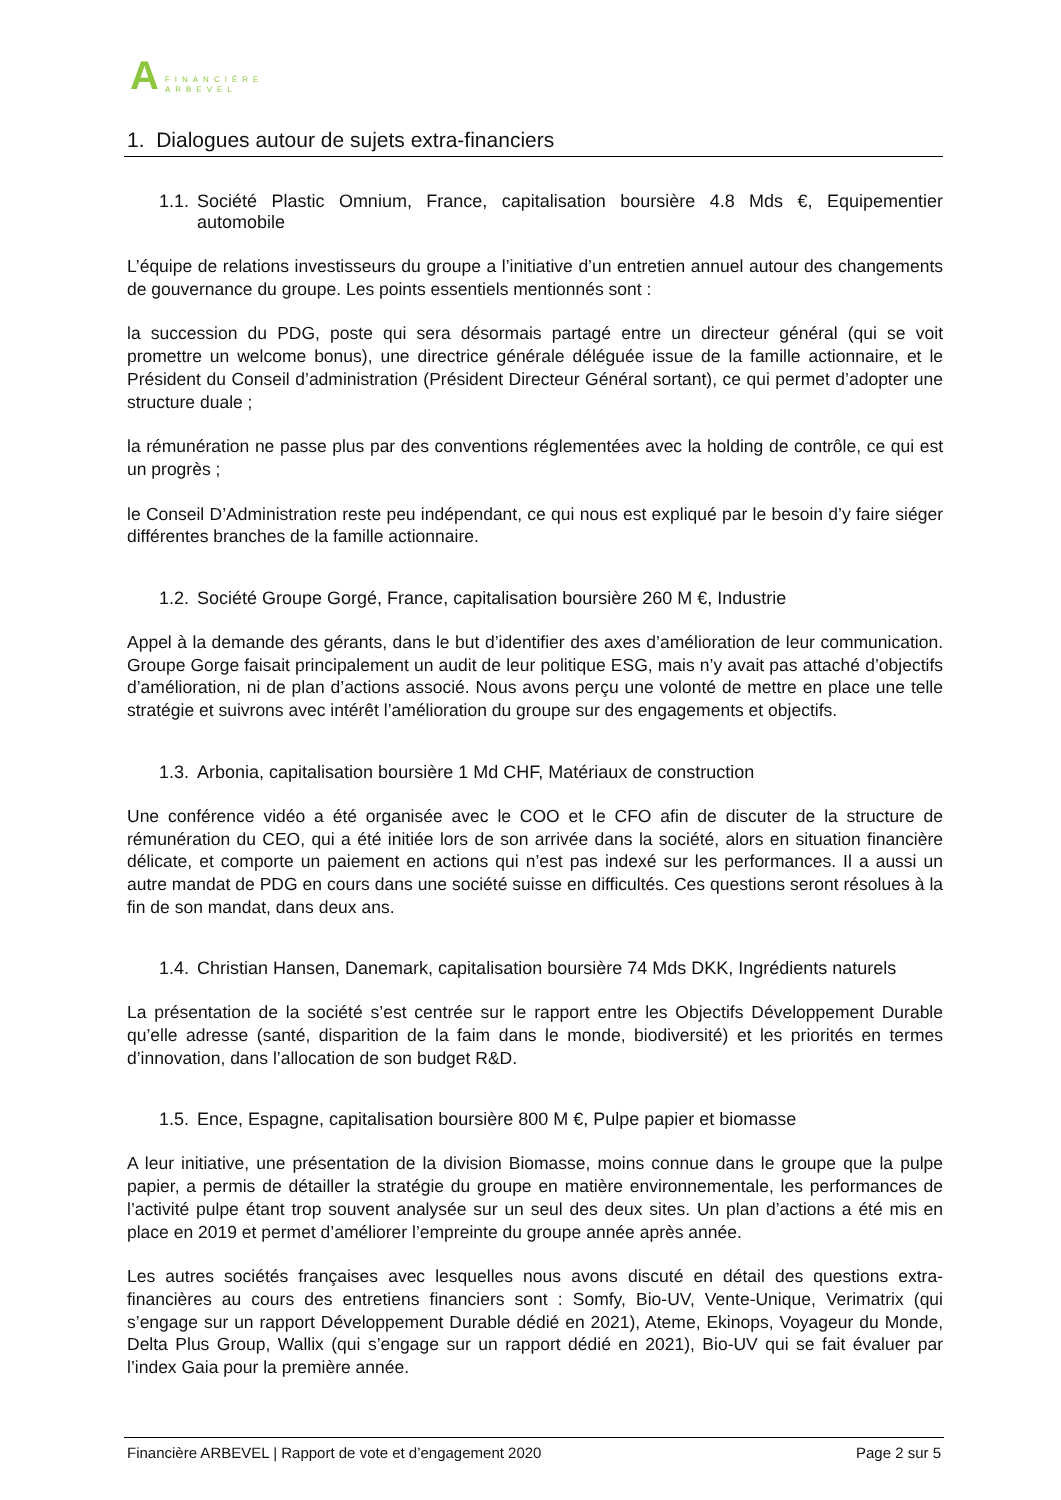A
FINANCIÈRE
ARBEVEL
1. Dialogues autour de sujets extra-financiers
1.1. Société Plastic Omnium, France, capitalisation boursière 4.8 Mds €, Equipementier automobile
L’équipe de relations investisseurs du groupe a l’initiative d’un entretien annuel autour des changements de gouvernance du groupe. Les points essentiels mentionnés sont :
la succession du PDG, poste qui sera désormais partagé entre un directeur général (qui se voit promettre un welcome bonus), une directrice générale déléguée issue de la famille actionnaire, et le Président du Conseil d’administration (Président Directeur Général sortant), ce qui permet d’adopter une structure duale ;
la rémunération ne passe plus par des conventions réglementées avec la holding de contrôle, ce qui est un progrès ;
le Conseil D’Administration reste peu indépendant, ce qui nous est expliqué par le besoin d’y faire siéger différentes branches de la famille actionnaire.
1.2. Société Groupe Gorgé, France, capitalisation boursière 260 M €, Industrie
Appel à la demande des gérants, dans le but d’identifier des axes d’amélioration de leur communication. Groupe Gorge faisait principalement un audit de leur politique ESG, mais n’y avait pas attaché d’objectifs d’amélioration, ni de plan d’actions associé. Nous avons perçu une volonté de mettre en place une telle stratégie et suivrons avec intérêt l’amélioration du groupe sur des engagements et objectifs.
1.3. Arbonia, capitalisation boursière 1 Md CHF, Matériaux de construction
Une conférence vidéo a été organisée avec le COO et le CFO afin de discuter de la structure de rémunération du CEO, qui a été initiée lors de son arrivée dans la société, alors en situation financière délicate, et comporte un paiement en actions qui n’est pas indexé sur les performances. Il a aussi un autre mandat de PDG en cours dans une société suisse en difficultés. Ces questions seront résolues à la fin de son mandat, dans deux ans.
1.4. Christian Hansen, Danemark, capitalisation boursière 74 Mds DKK, Ingrédients naturels
La présentation de la société s’est centrée sur le rapport entre les Objectifs Développement Durable qu’elle adresse (santé, disparition de la faim dans le monde, biodiversité) et les priorités en termes d’innovation, dans l’allocation de son budget R&D.
1.5. Ence, Espagne, capitalisation boursière 800 M €, Pulpe papier et biomasse
A leur initiative, une présentation de la division Biomasse, moins connue dans le groupe que la pulpe papier, a permis de détailler la stratégie du groupe en matière environnementale, les performances de l’activité pulpe étant trop souvent analysée sur un seul des deux sites. Un plan d’actions a été mis en place en 2019 et permet d’améliorer l’empreinte du groupe année après année.
Les autres sociétés françaises avec lesquelles nous avons discuté en détail des questions extra-financières au cours des entretiens financiers sont : Somfy, Bio-UV, Vente-Unique, Verimatrix (qui s’engage sur un rapport Développement Durable dédié en 2021), Ateme, Ekinops, Voyageur du Monde, Delta Plus Group, Wallix (qui s’engage sur un rapport dédié en 2021), Bio-UV qui se fait évaluer par l’index Gaia pour la première année.
Financière ARBEVEL | Rapport de vote et d’engagement 2020 Page 2 sur 5